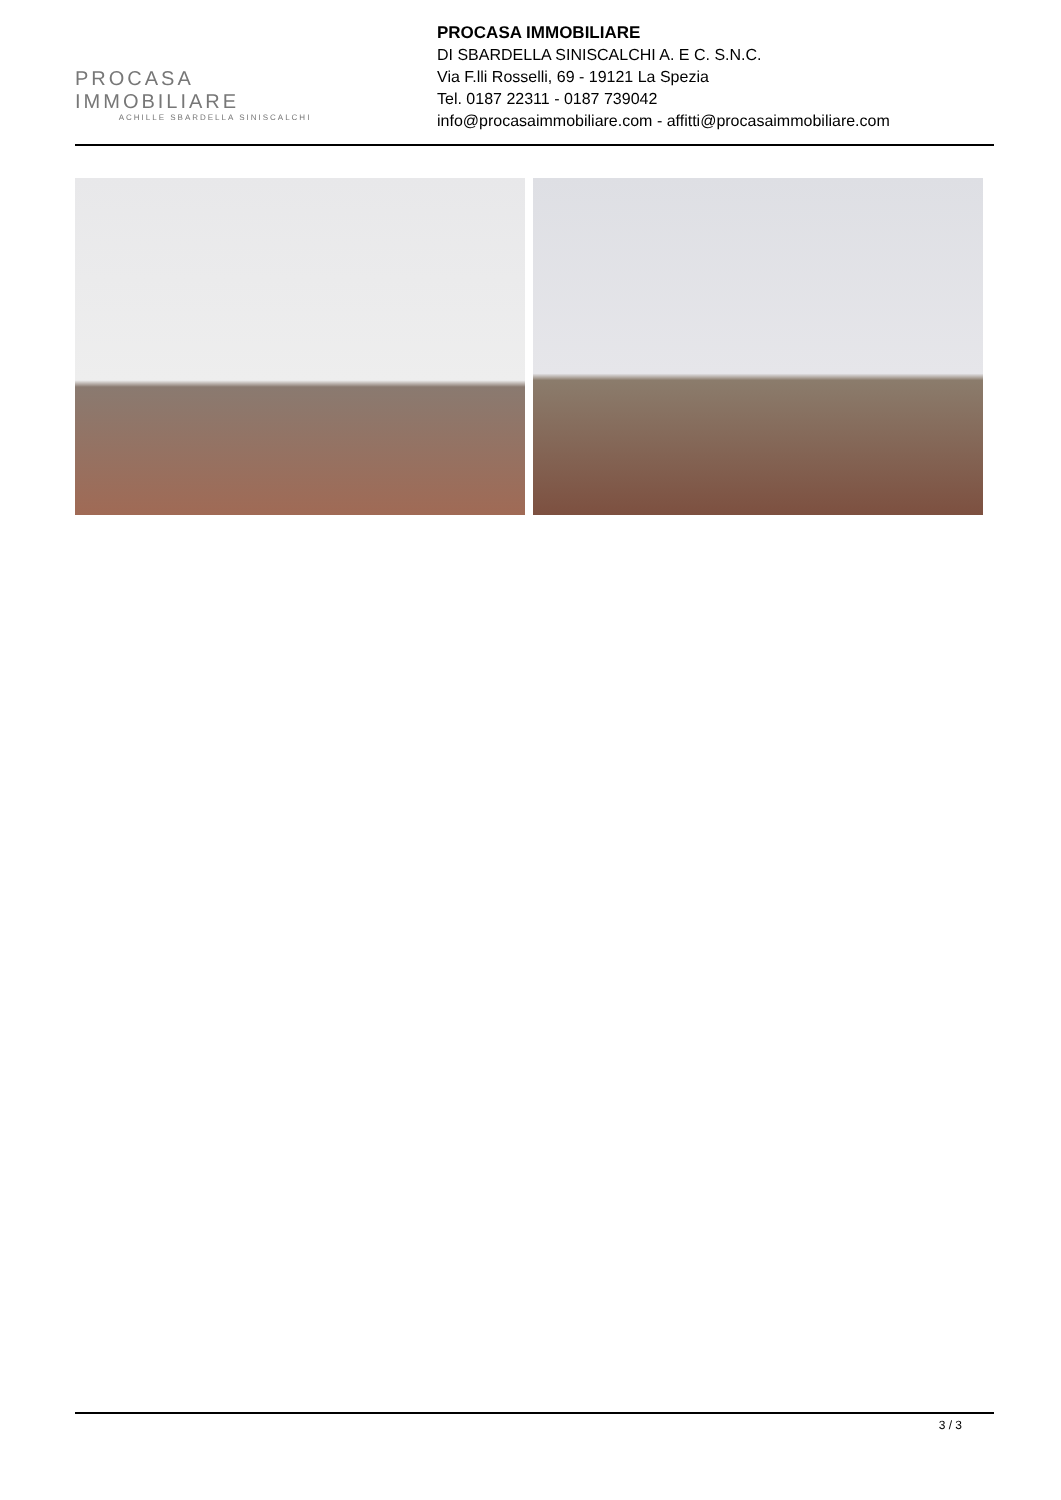PROCASA IMMOBILIARE
ACHILLE SBARDELLA SINISCALCHI
PROCASA IMMOBILIARE
DI SBARDELLA SINISCALCHI A. E C. S.N.C.
Via F.lli Rosselli, 69 - 19121 La Spezia
Tel. 0187 22311 - 0187 739042
info@procasaimmobiliare.com - affitti@procasaimmobiliare.com
3 / 3